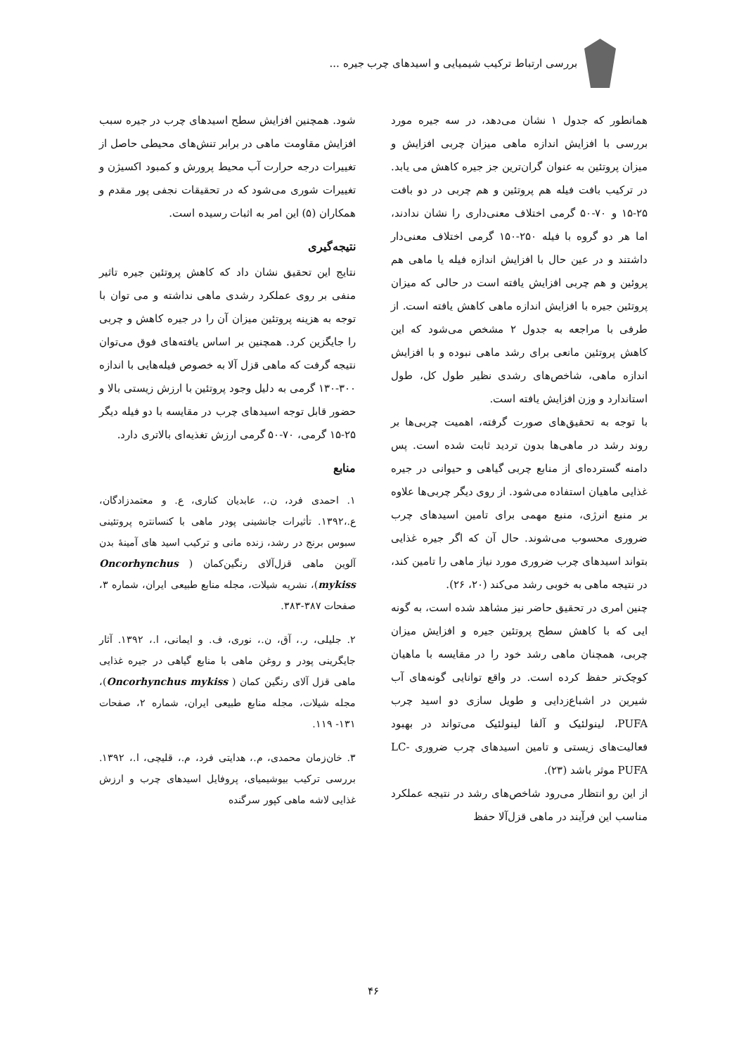بررسی ارتباط ترکیب شیمیایی و اسیدهای چرب جیره ...
همانطور که جدول ۱ نشان می‌دهد، در سه جیره مورد بررسی با افزایش اندازه ماهی میزان چربی افزایش و میزان پروتئین به عنوان گران‌ترین جز جیره کاهش می یابد. در ترکیب بافت فیله هم پروتئین و هم چربی در دو بافت ۲۵-۱۵ و ۷۰-۵۰ گرمی اختلاف معنی‌داری را نشان ندادند، اما هر دو گروه با فیله ۲۵۰-۱۵۰ گرمی اختلاف معنی‌دار داشتند و در عین حال با افزایش اندازه فیله یا ماهی هم پروئین و هم چربی افزایش یافته است در حالی که میزان پروتئین جیره با افزایش اندازه ماهی کاهش یافته است. از طرفی با مراجعه به جدول ۲ مشخص می‌شود که این کاهش پروتئین مانعی برای رشد ماهی نبوده و با افزایش اندازه ماهی، شاخص‌های رشدی نظیر طول کل، طول استاندارد و وزن افزایش یافته است.
با توجه به تحقیق‌های صورت گرفته، اهمیت چربی‌ها بر روند رشد در ماهی‌ها بدون تردید ثابت شده است. پس دامنه گسترده‌ای از منابع چربی گیاهی و حیوانی در جیره غذایی ماهیان استفاده می‌شود. از روی دیگر چربی‌ها علاوه بر منبع انرژی، منبع مهمی برای تامین اسیدهای چرب ضروری محسوب می‌شوند. حال آن که اگر جیره غذایی بتواند اسیدهای چرب ضروری مورد نیاز ماهی را تامین کند، در نتیجه ماهی به خوبی رشد می‌کند (۲۰، ۲۶).
چنین امری در تحقیق حاضر نیز مشاهد شده است، به گونه ایی که با کاهش سطح پروتئین جیره و افزایش میزان چربی، همچنان ماهی رشد خود را در مقایسه با ماهیان کوچک‌تر حفظ کرده است. در واقع توانایی گونه‌های آب شیرین در اشباع‌زدایی و طویل سازی دو اسید چرب PUFA، لینولئیک و آلفا لینولئیک می‌تواند در بهبود فعالیت‌های زیستی و تامین اسیدهای چرب ضروری LC-PUFA موثر باشد (۲۳).
از این رو انتظار می‌رود شاخص‌های رشد در نتیجه عملکرد مناسب این فرآیند در ماهی قزل‌آلا حفظ
شود. همچنین افزایش سطح اسیدهای چرب در جیره سبب افزایش مقاومت ماهی در برابر تنش‌های محیطی حاصل از تغییرات درجه حرارت آب محیط پرورش و کمبود اکسیژن و تغییرات شوری می‌شود که در تحقیقات نجفی پور مقدم و همکاران (۵) این امر به اثبات رسیده است.
نتیجه‌گیری
نتایج این تحقیق نشان داد که کاهش پروتئین جیره تاثیر منفی بر روی عملکرد رشدی ماهی نداشته و می توان با توجه به هزینه پروتئین میزان آن را در جیره کاهش و چربی را جایگزین کرد. همچنین بر اساس یافته‌های فوق می‌توان نتیجه گرفت که ماهی قزل آلا به خصوص فیله‌هایی با اندازه ۳۰۰-۱۳۰ گرمی به دلیل وجود پروتئین با ارزش زیستی بالا و حضور قابل توجه اسیدهای چرب در مقایسه با دو فیله دیگر ۲۵-۱۵ گرمی، ۷۰-۵۰ گرمی ارزش تغذیه‌ای بالاتری دارد.
منابع
۱. احمدی فرد، ن.، عابدیان کناری، ع. و معتمدزادگان، ع.،۱۳۹۲. تأثیرات جانشینی پودر ماهی با کنسانتره پروتئینی سبوس برنج در رشد، زنده مانی و ترکیب اسید های آمینهٔ بدن آلوین ماهی قزل‌آلای رنگین‌کمان ( Oncorhynchus mykiss)، نشریه شیلات، مجله منابع طبیعی ایران، شماره ۳، صفحات ۳۸۷-۳۸۳.
۲. جلیلی، ر.، آق، ن.، نوری، ف. و ایمانی، ا.، ۱۳۹۲. آثار جایگرینی پودر و روغن ماهی با منابع گیاهی در جیره غذایی ماهی قزل آلای رنگین کمان ( Oncorhynchus mykiss)، مجله شیلات، مجله منابع طبیعی ایران، شماره ۲، صفحات ۱۳۱- ۱۱۹.
۳. خان‌زمان محمدی، م.، هدایتی فرد، م.، قلیچی، ا.، ۱۳۹۲. بررسی ترکیب بیوشیمیای، پروفایل اسیدهای چرب و ارزش غذایی لاشه ماهی کپور سرگنده
۴۶